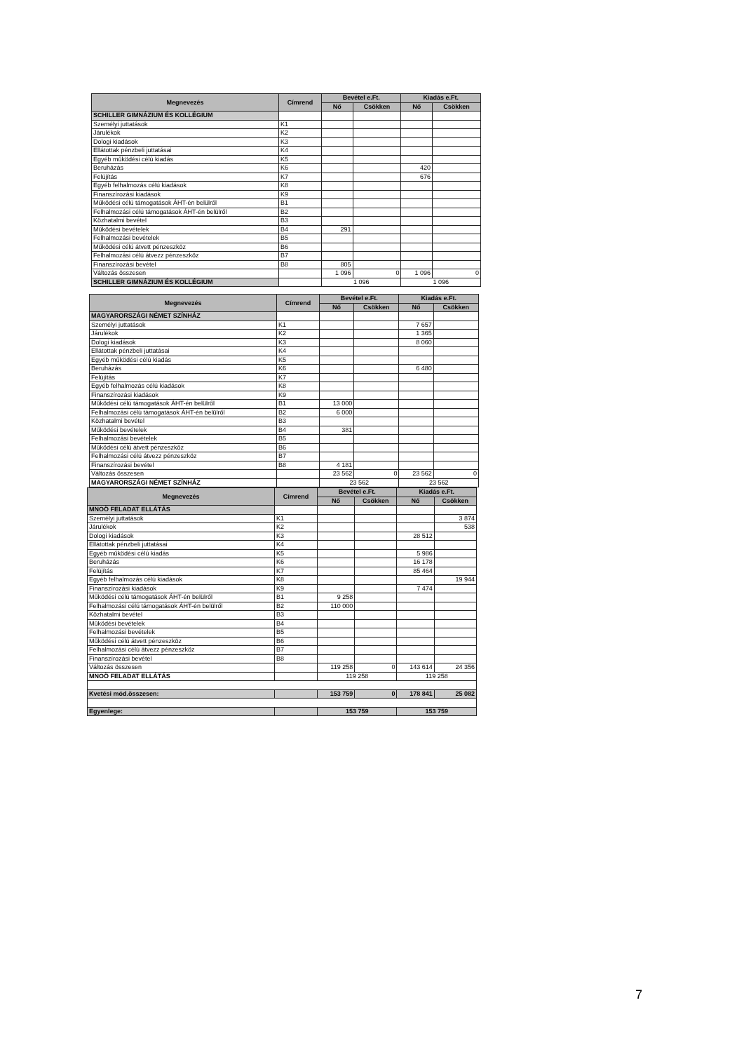| Megnevezés | Címrend | Bevétel e.Ft. | | Kiadás e.Ft. | |
| --- | --- | --- | --- | --- | --- |
| | | Nő | Csökken | Nő | Csökken |
| SCHILLER GIMNÁZIUM ÉS KOLLÉGIUM | | | | | |
| Személyi juttatások | K1 | | | | |
| Járulékok | K2 | | | | |
| Dologi kiadások | K3 | | | | |
| Ellátottak pénzbeli juttatásai | K4 | | | | |
| Egyéb működési célú kiadás | K5 | | | | |
| Beruházás | K6 | | | 420 | |
| Felújítás | K7 | | | 676 | |
| Egyéb felhalmozás célú kiadások | K8 | | | | |
| Finanszírozási kiadások | K9 | | | | |
| Működési célú támogatások ÁHT-én belülről | B1 | | | | |
| Felhalmozási célú támogatások ÁHT-én belülről | B2 | | | | |
| Közhatalmi bevétel | B3 | | | | |
| Működési bevételek | B4 | 291 | | | |
| Felhalmozási bevételek | B5 | | | | |
| Működési célú átvett pénzeszköz | B6 | | | | |
| Felhalmozási célú átvezz pénzeszköz | B7 | | | | |
| Finanszírozási bevétel | B8 | 805 | | | |
| Változás összesen | | 1 096 | 0 | 1 096 | 0 |
| SCHILLER GIMNÁZIUM ÉS KOLLÉGIUM | | 1 096 | | 1 096 | |
| Megnevezés | Címrend | Bevétel e.Ft. | | Kiadás e.Ft. | |
| --- | --- | --- | --- | --- | --- |
| | | Nő | Csökken | Nő | Csökken |
| MAGYARORSZÁGI NÉMET SZÍNHÁZ | | | | | |
| Személyi juttatások | K1 | | | 7 657 | |
| Járulékok | K2 | | | 1 365 | |
| Dologi kiadások | K3 | | | 8 060 | |
| Ellátottak pénzbeli juttatásai | K4 | | | | |
| Egyéb működési célú kiadás | K5 | | | | |
| Beruházás | K6 | | | 6 480 | |
| Felújítás | K7 | | | | |
| Egyéb felhalmozás célú kiadások | K8 | | | | |
| Finanszírozási kiadások | K9 | | | | |
| Működési célú támogatások ÁHT-én belülről | B1 | 13 000 | | | |
| Felhalmozási célú támogatások ÁHT-én belülről | B2 | 6 000 | | | |
| Közhatalmi bevétel | B3 | | | | |
| Működési bevételek | B4 | 381 | | | |
| Felhalmozási bevételek | B5 | | | | |
| Működési célú átvett pénzeszköz | B6 | | | | |
| Felhalmozási célú átvezz pénzeszköz | B7 | | | | |
| Finanszírozási bevétel | B8 | 4 181 | | | |
| Változás összesen | | 23 562 | 0 | 23 562 | 0 |
| MAGYARORSZÁGI NÉMET SZÍNHÁZ | | 23 562 | | 23 562 | |
| Megnevezés | Címrend | Bevétel e.Ft. | | Kiadás e.Ft. | |
| --- | --- | --- | --- | --- | --- |
| | | Nő | Csökken | Nő | Csökken |
| MNOÖ FELADAT ELLÁTÁS | | | | | |
| Személyi juttatások | K1 | | | | 3 874 |
| Járulékok | K2 | | | | 538 |
| Dologi kiadások | K3 | | | 28 512 | |
| Ellátottak pénzbeli juttatásai | K4 | | | | |
| Egyéb működési célú kiadás | K5 | | | 5 986 | |
| Beruházás | K6 | | | 16 178 | |
| Felújítás | K7 | | | 85 464 | |
| Egyéb felhalmozás célú kiadások | K8 | | | | 19 944 |
| Finanszírozási kiadások | K9 | | | 7 474 | |
| Működési célú támogatások ÁHT-én belülről | B1 | 9 258 | | | |
| Felhalmozási célú támogatások ÁHT-én belülről | B2 | 110 000 | | | |
| Közhatalmi bevétel | B3 | | | | |
| Működési bevételek | B4 | | | | |
| Felhalmozási bevételek | B5 | | | | |
| Működési célú átvett pénzeszköz | B6 | | | | |
| Felhalmozási célú átvezz pénzeszköz | B7 | | | | |
| Finanszírozási bevétel | B8 | | | | |
| Változás összesen | | 119 258 | 0 | 143 614 | 24 356 |
| MNOÖ FELADAT ELLÁTÁS | | 119 258 | | 119 258 | |
| Kvetési mód.összesen: | | 153 759 | 0 | 178 841 | 25 082 |
| Egyenlege: | | 153 759 | | 153 759 | |
7